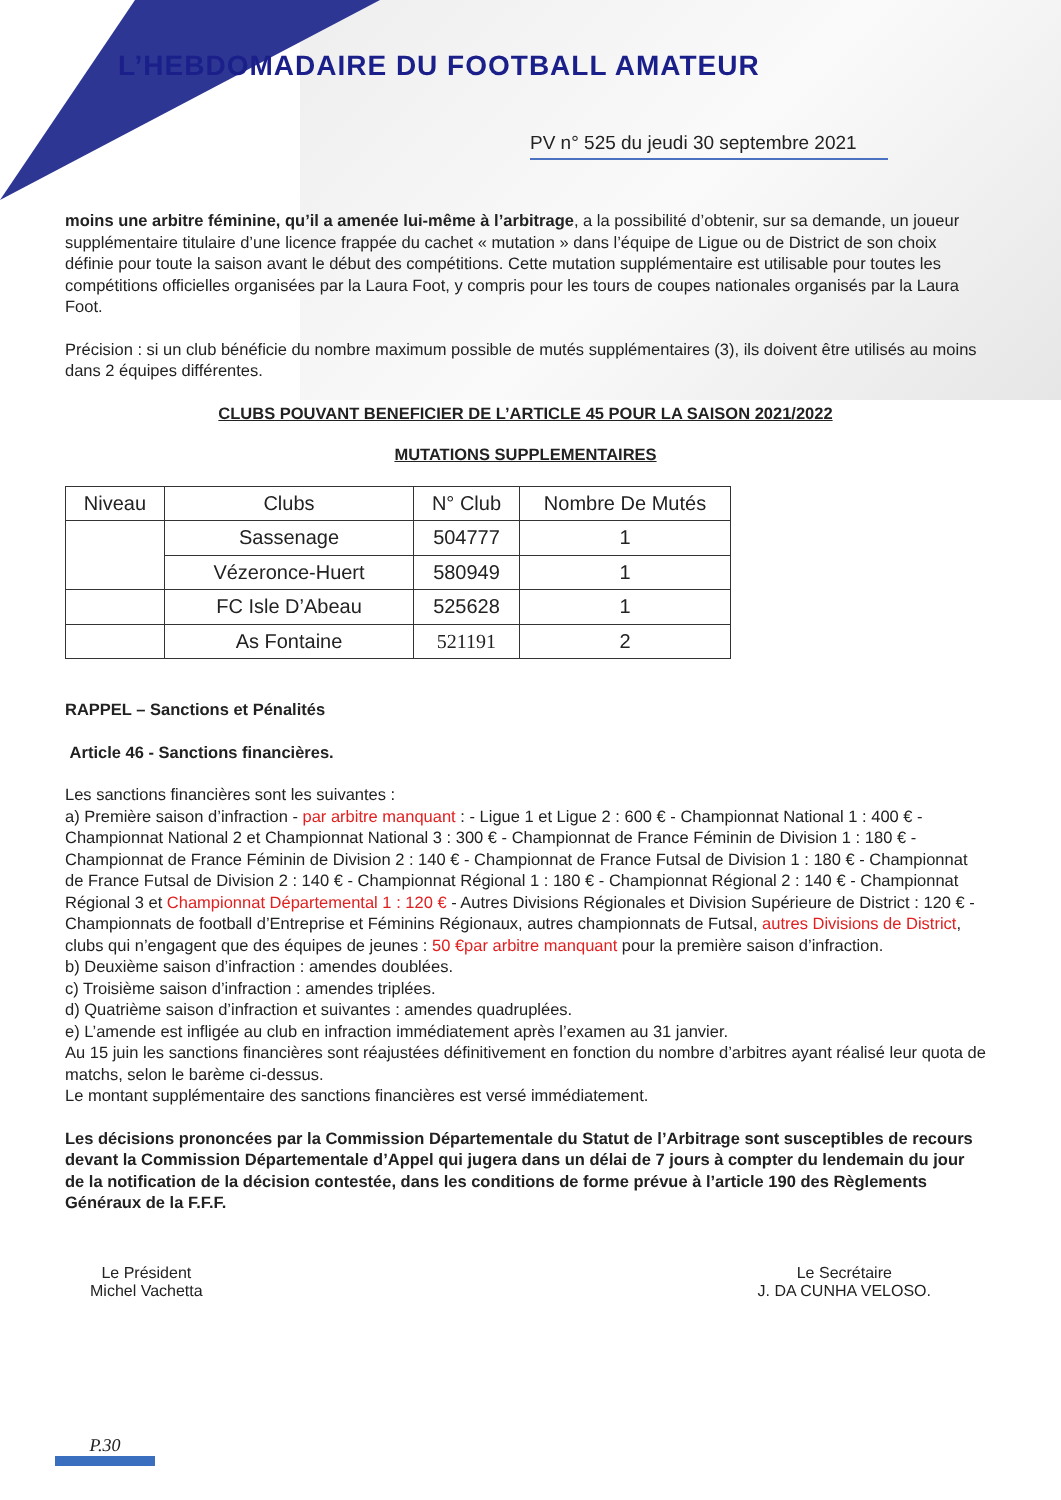L’HEBDOMADAIRE DU FOOTBALL AMATEUR
PV n° 525 du jeudi 30 septembre 2021
moins une arbitre féminine, qu’il a amenée lui-même à l’arbitrage, a la possibilité d’obtenir, sur sa demande, un joueur supplémentaire titulaire d’une licence frappée du cachet « mutation » dans l’équipe de Ligue ou de District de son choix définie pour toute la saison avant le début des compétitions. Cette mutation supplémentaire est utilisable pour toutes les compétitions officielles organisées par la Laura Foot, y compris pour les tours de coupes nationales organisés par la Laura Foot.
Précision : si un club bénéficie du nombre maximum possible de mutés supplémentaires (3), ils doivent être utilisés au moins dans 2 équipes différentes.
CLUBS POUVANT BENEFICIER DE L’ARTICLE 45 POUR LA SAISON 2021/2022
MUTATIONS SUPPLEMENTAIRES
| Niveau | Clubs | N° Club | Nombre De Mutés |
| | Sassenage | 504777 | 1 |
| | Vézeronce-Huert | 580949 | 1 |
| | FC Isle D’Abeau | 525628 | 1 |
| | As Fontaine | 521191 | 2 |
RAPPEL – Sanctions et Pénalités
Article 46 - Sanctions financières.
Les sanctions financières sont les suivantes :
a) Première saison d’infraction - par arbitre manquant : - Ligue 1 et Ligue 2 : 600 € - Championnat National 1 : 400 € - Championnat National 2 et Championnat National 3 : 300 € - Championnat de France Féminin de Division 1 : 180 € - Championnat de France Féminin de Division 2 : 140 € - Championnat de France Futsal de Division 1 : 180 € - Championnat de France Futsal de Division 2 : 140 € - Championnat Régional 1 : 180 € - Championnat Régional 2 : 140 € - Championnat Régional 3 et Championnat Départemental 1 : 120 € - Autres Divisions Régionales et Division Supérieure de District : 120 € - Championnats de football d’Entreprise et Féminins Régionaux, autres championnats de Futsal, autres Divisions de District, clubs qui n’engagent que des équipes de jeunes : 50 €par arbitre manquant pour la première saison d’infraction.
b) Deuxième saison d’infraction : amendes doublées.
c) Troisième saison d’infraction : amendes triplées.
d) Quatrième saison d’infraction et suivantes : amendes quadruplées.
e) L’amende est infligée au club en infraction immédiatement après l’examen au 31 janvier.
Au 15 juin les sanctions financières sont réajustées définitivement en fonction du nombre d’arbitres ayant réalisé leur quota de matchs, selon le barème ci-dessus.
Le montant supplémentaire des sanctions financières est versé immédiatement.
Les décisions prononcées par la Commission Départementale du Statut de l’Arbitrage sont susceptibles de recours devant la Commission Départementale d’Appel qui jugera dans un délai de 7 jours à compter du lendemain du jour de la notification de la décision contestée, dans les conditions de forme prévue à l’article 190 des Règlements Généraux de la F.F.F.
Le Président
Michel Vachetta
Le Secrétaire
J. DA CUNHA VELOSO.
P.30